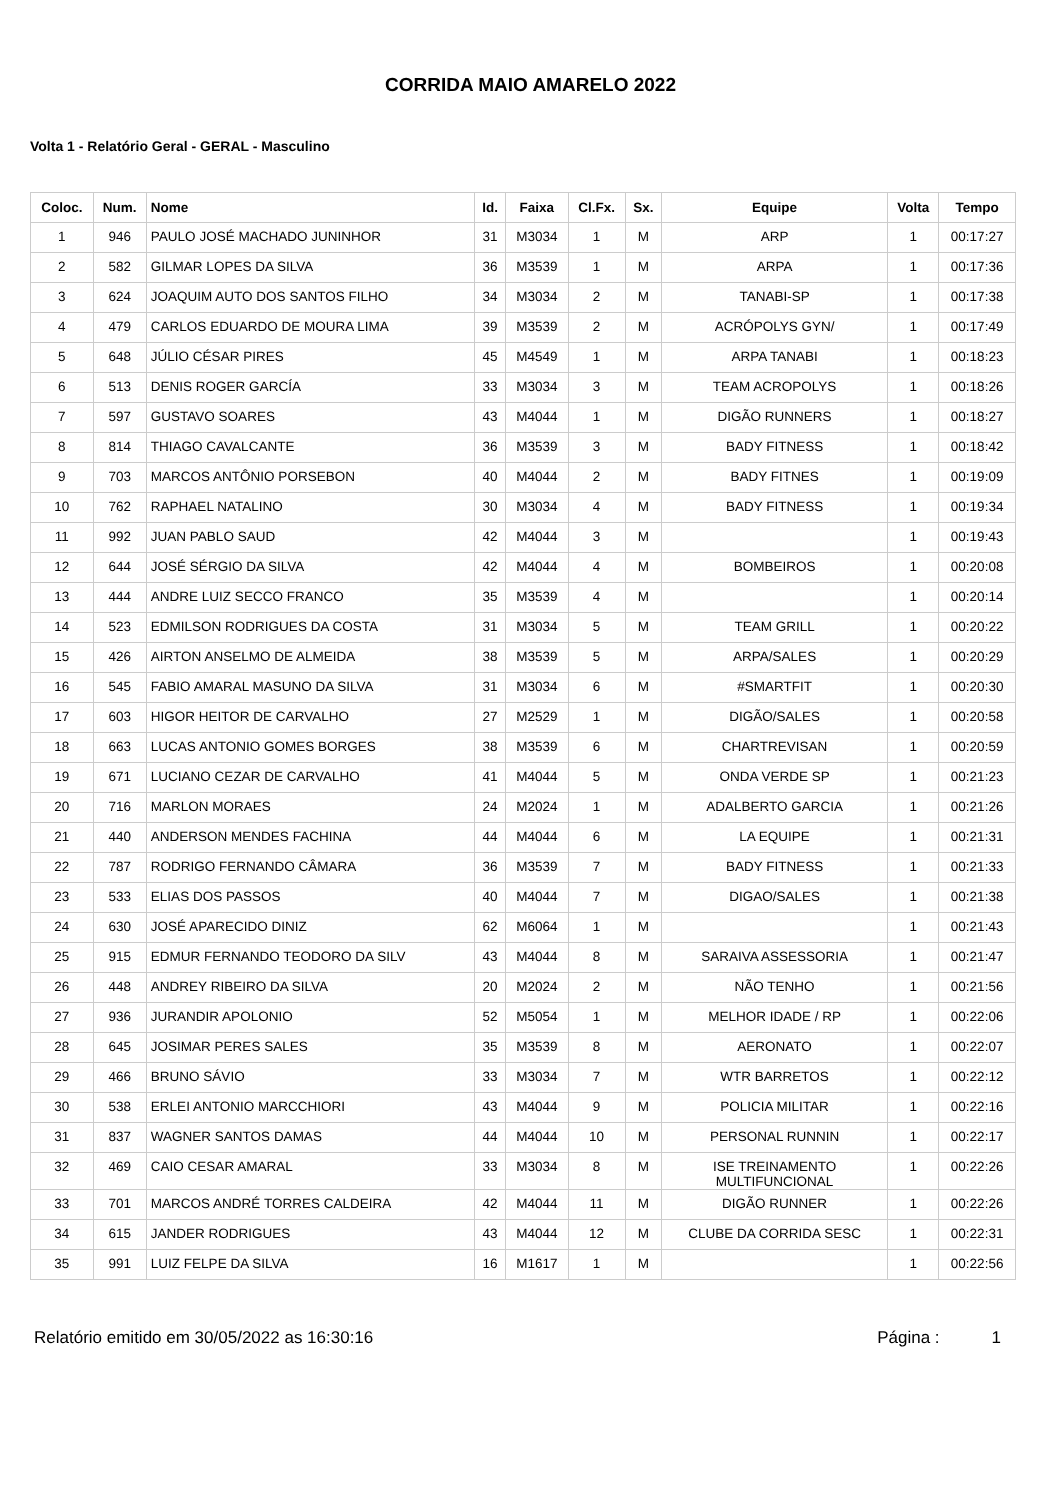CORRIDA MAIO AMARELO 2022
Volta 1 - Relatório Geral - GERAL - Masculino
| Coloc. | Num. | Nome | Id. | Faixa | Cl.Fx. | Sx. | Equipe | Volta | Tempo |
| --- | --- | --- | --- | --- | --- | --- | --- | --- | --- |
| 1 | 946 | PAULO JOSÉ MACHADO JUNINHOR | 31 | M3034 | 1 | M | ARP | 1 | 00:17:27 |
| 2 | 582 | GILMAR LOPES DA SILVA | 36 | M3539 | 1 | M | ARPA | 1 | 00:17:36 |
| 3 | 624 | JOAQUIM AUTO DOS SANTOS FILHO | 34 | M3034 | 2 | M | TANABI-SP | 1 | 00:17:38 |
| 4 | 479 | CARLOS EDUARDO DE MOURA LIMA | 39 | M3539 | 2 | M | ACRÓPOLYS GYN/ | 1 | 00:17:49 |
| 5 | 648 | JÚLIO CÉSAR PIRES | 45 | M4549 | 1 | M | ARPA TANABI | 1 | 00:18:23 |
| 6 | 513 | DENIS ROGER GARCÍA | 33 | M3034 | 3 | M | TEAM ACROPOLYS | 1 | 00:18:26 |
| 7 | 597 | GUSTAVO SOARES | 43 | M4044 | 1 | M | DIGÃO RUNNERS | 1 | 00:18:27 |
| 8 | 814 | THIAGO CAVALCANTE | 36 | M3539 | 3 | M | BADY FITNESS | 1 | 00:18:42 |
| 9 | 703 | MARCOS ANTÔNIO PORSEBON | 40 | M4044 | 2 | M | BADY FITNES | 1 | 00:19:09 |
| 10 | 762 | RAPHAEL NATALINO | 30 | M3034 | 4 | M | BADY FITNESS | 1 | 00:19:34 |
| 11 | 992 | JUAN PABLO SAUD | 42 | M4044 | 3 | M | | 1 | 00:19:43 |
| 12 | 644 | JOSÉ SÉRGIO DA SILVA | 42 | M4044 | 4 | M | BOMBEIROS | 1 | 00:20:08 |
| 13 | 444 | ANDRE LUIZ SECCO FRANCO | 35 | M3539 | 4 | M | | 1 | 00:20:14 |
| 14 | 523 | EDMILSON RODRIGUES DA COSTA | 31 | M3034 | 5 | M | TEAM GRILL | 1 | 00:20:22 |
| 15 | 426 | AIRTON ANSELMO DE ALMEIDA | 38 | M3539 | 5 | M | ARPA/SALES | 1 | 00:20:29 |
| 16 | 545 | FABIO AMARAL MASUNO DA SILVA | 31 | M3034 | 6 | M | #SMARTFIT | 1 | 00:20:30 |
| 17 | 603 | HIGOR HEITOR DE CARVALHO | 27 | M2529 | 1 | M | DIGÃO/SALES | 1 | 00:20:58 |
| 18 | 663 | LUCAS ANTONIO GOMES BORGES | 38 | M3539 | 6 | M | CHARTREVISAN | 1 | 00:20:59 |
| 19 | 671 | LUCIANO CEZAR DE CARVALHO | 41 | M4044 | 5 | M | ONDA VERDE SP | 1 | 00:21:23 |
| 20 | 716 | MARLON MORAES | 24 | M2024 | 1 | M | ADALBERTO GARCIA | 1 | 00:21:26 |
| 21 | 440 | ANDERSON MENDES FACHINA | 44 | M4044 | 6 | M | LA EQUIPE | 1 | 00:21:31 |
| 22 | 787 | RODRIGO FERNANDO CÂMARA | 36 | M3539 | 7 | M | BADY FITNESS | 1 | 00:21:33 |
| 23 | 533 | ELIAS DOS PASSOS | 40 | M4044 | 7 | M | DIGAO/SALES | 1 | 00:21:38 |
| 24 | 630 | JOSÉ APARECIDO DINIZ | 62 | M6064 | 1 | M | | 1 | 00:21:43 |
| 25 | 915 | EDMUR FERNANDO TEODORO DA SILV | 43 | M4044 | 8 | M | SARAIVA ASSESSORIA | 1 | 00:21:47 |
| 26 | 448 | ANDREY RIBEIRO DA SILVA | 20 | M2024 | 2 | M | NÃO TENHO | 1 | 00:21:56 |
| 27 | 936 | JURANDIR APOLONIO | 52 | M5054 | 1 | M | MELHOR IDADE / RP | 1 | 00:22:06 |
| 28 | 645 | JOSIMAR PERES SALES | 35 | M3539 | 8 | M | AERONATO | 1 | 00:22:07 |
| 29 | 466 | BRUNO SÁVIO | 33 | M3034 | 7 | M | WTR BARRETOS | 1 | 00:22:12 |
| 30 | 538 | ERLEI ANTONIO MARCCHIORI | 43 | M4044 | 9 | M | POLICIA MILITAR | 1 | 00:22:16 |
| 31 | 837 | WAGNER SANTOS DAMAS | 44 | M4044 | 10 | M | PERSONAL RUNNIN | 1 | 00:22:17 |
| 32 | 469 | CAIO CESAR AMARAL | 33 | M3034 | 8 | M | ISE TREINAMENTO MULTIFUNCIONAL | 1 | 00:22:26 |
| 33 | 701 | MARCOS ANDRÉ TORRES CALDEIRA | 42 | M4044 | 11 | M | DIGÃO RUNNER | 1 | 00:22:26 |
| 34 | 615 | JANDER RODRIGUES | 43 | M4044 | 12 | M | CLUBE DA CORRIDA SESC | 1 | 00:22:31 |
| 35 | 991 | LUIZ FELPE DA SILVA | 16 | M1617 | 1 | M | | 1 | 00:22:56 |
Relatório emitido em 30/05/2022 as 16:30:16 Página : 1